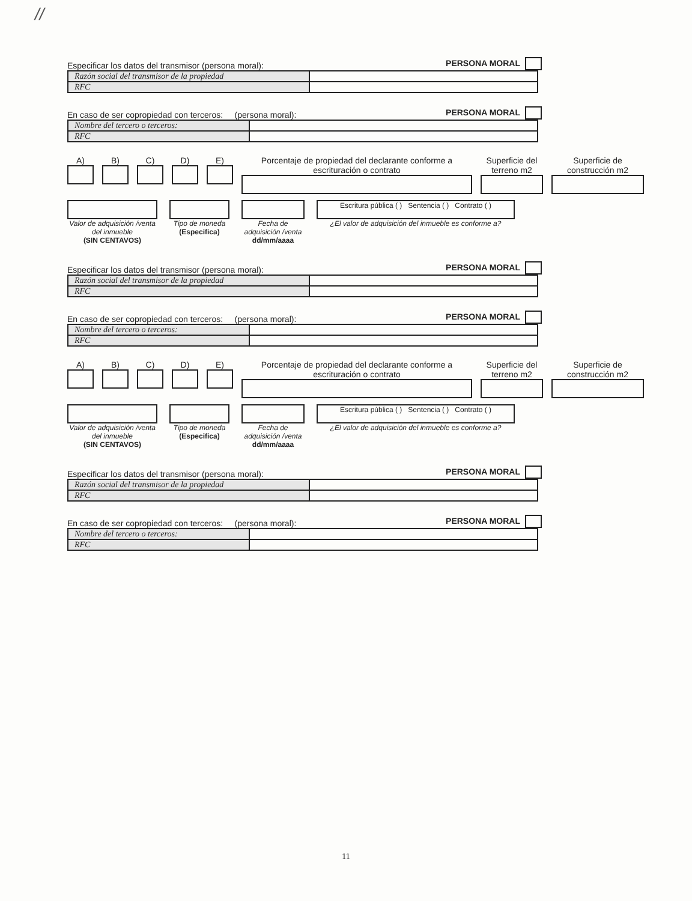//
Especificar los datos del transmisor (persona moral): PERSONA MORAL
| Razón social del transmisor de la propiedad | |
| RFC | |
En caso de ser copropiedad con terceros: (persona moral): PERSONA MORAL
| Nombre del tercero o terceros: | |
| RFC | |
A) B) C) D) E) Porcentaje de propiedad del declarante conforme a escrituración o contrato
Superficie del terreno m2 Superficie de construcción m2
Valor de adquisición /venta del inmueble
(SIN CENTAVOS)
Tipo de moneda
(Especifica)
Fecha de adquisición /venta
dd/mm/aaaa
Escritura pública ( ) Sentencia ( ) Contrato ( )
¿El valor de adquisición del inmueble es conforme a?
Especificar los datos del transmisor (persona moral): PERSONA MORAL
| Razón social del transmisor de la propiedad | |
| RFC | |
En caso de ser copropiedad con terceros: (persona moral): PERSONA MORAL
| Nombre del tercero o terceros: | |
| RFC | |
A) B) C) D) E) Porcentaje de propiedad del declarante conforme a escrituración o contrato
Superficie del terreno m2 Superficie de construcción m2
Valor de adquisición /venta del inmueble
(SIN CENTAVOS)
Tipo de moneda
(Especifica)
Fecha de adquisición /venta
dd/mm/aaaa
Escritura pública ( ) Sentencia ( ) Contrato ( )
¿El valor de adquisición del inmueble es conforme a?
Especificar los datos del transmisor (persona moral): PERSONA MORAL
| Razón social del transmisor de la propiedad | |
| RFC | |
En caso de ser copropiedad con terceros: (persona moral): PERSONA MORAL
| Nombre del tercero o terceros: | |
| RFC | |
11